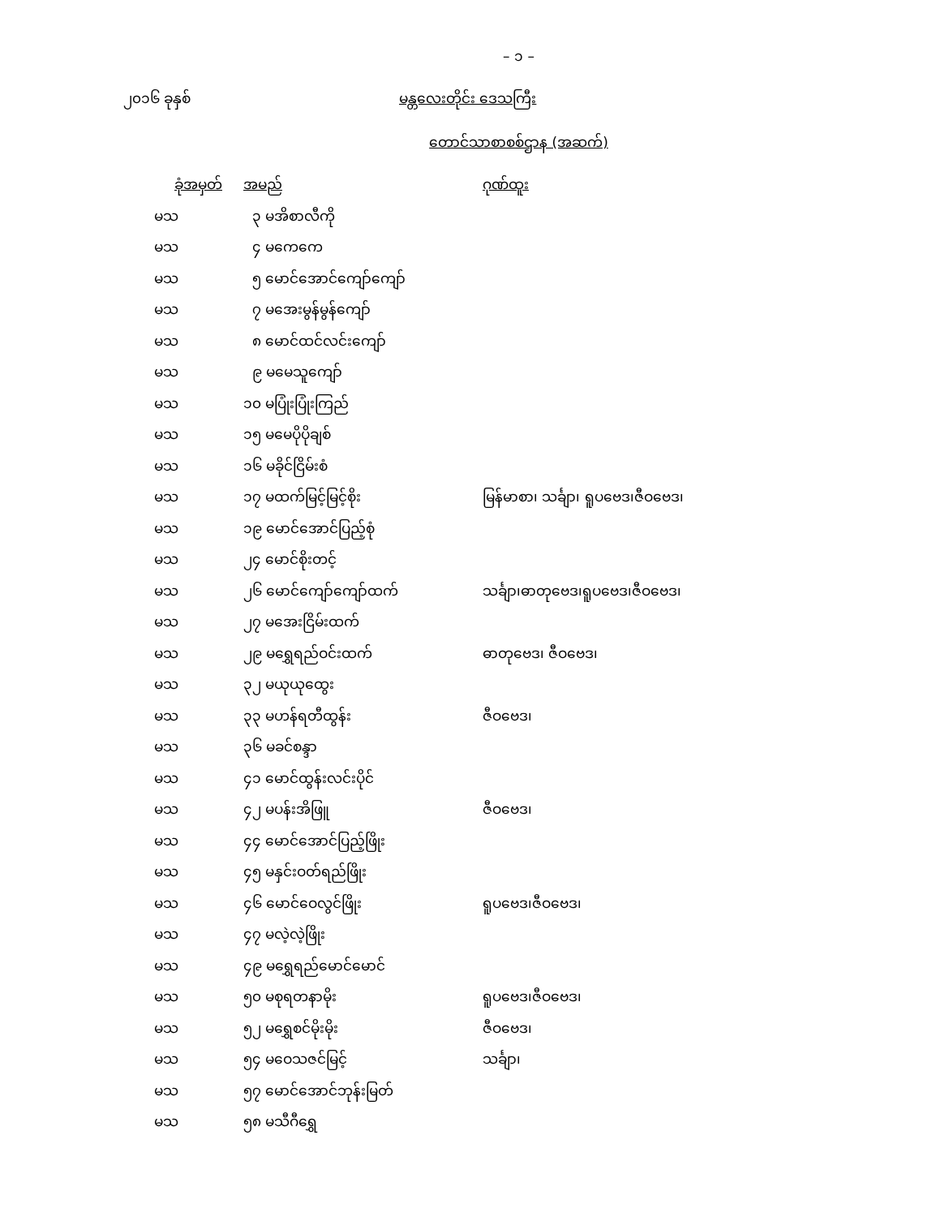– ၁ –
၂၀၁၆ ခုနှစ် မန္တလေးတိုင်း ဒေသကြီး
တောင်သာစာစစ်ဌာန (အဆက်)
| ခုံအမှတ် | အမည် | ဂုဏ်ထူး |
| --- | --- | --- |
| မသ | ၃ မအိစာလီကို | |
| မသ | ၄ မကေကေ | |
| မသ | ၅ မောင်အောင်ကျော်ကျော် | |
| မသ | ၇ မအေးမွန်မွန်ကျော် | |
| မသ | ၈ မောင်ထင်လင်းကျော် | |
| မသ | ၉ မမေသူကျော် | |
| မသ | ၁၀ မပြုံးပြုံးကြည် | |
| မသ | ၁၅ မမေပိုပိုချစ် | |
| မသ | ၁၆ မခိုင်ငြိမ်းစံ | |
| မသ | ၁၇ မထက်မြင့်မြင့်စိုး | မြန်မာစာ၊ သင်္ချာ၊ ရူပဗေဒ၊ဇီဝဗေဒ၊ |
| မသ | ၁၉ မောင်အောင်ပြည့်စုံ | |
| မသ | ၂၄ မောင်စိုးတင့် | |
| မသ | ၂၆ မောင်ကျော်ကျော်ထက် | သင်္ချာ၊ဓာတုဗေဒ၊ရူပဗေဒ၊ဇီဝဗေဒ၊ |
| မသ | ၂၇ မအေးငြိမ်းထက် | |
| မသ | ၂၉ မရွှေရည်ဝင်းထက် | ဓာတုဗေဒ၊ ဇီဝဗေဒ၊ |
| မသ | ၃၂ မယုယုထွေး | |
| မသ | ၃၃ မဟန်ရတီထွန်း | ဇီဝဗေဒ၊ |
| မသ | ၃၆ မခင်စန္ဒာ | |
| မသ | ၄၁ မောင်ထွန်းလင်းပိုင် | |
| မသ | ၄၂ မပန်းအိဖြူ | ဇီဝဗေဒ၊ |
| မသ | ၄၄ မောင်အောင်ပြည့်ဖြိုး | |
| မသ | ၄၅ မနှင်းဝတ်ရည်ဖြိုး | |
| မသ | ၄၆ မောင်ဝေလွင်ဖြိုး | ရူပဗေဒ၊ဇီဝဗေဒ၊ |
| မသ | ၄၇ မလဲ့လဲ့ဖြိုး | |
| မသ | ၄၉ မရွှေရည်မောင်မောင် | |
| မသ | ၅၀ မစုရတနာမိုး | ရူပဗေဒ၊ဇီဝဗေဒ၊ |
| မသ | ၅၂ မရွှေစင်မိုးမိုး | ဇီဝဗေဒ၊ |
| မသ | ၅၄ မဝေသဇင်မြင့် | သင်္ချာ၊ |
| မသ | ၅၇ မောင်အောင်ဘုန်းမြတ် | |
| မသ | ၅၈ မသီဂီရွှေ | |